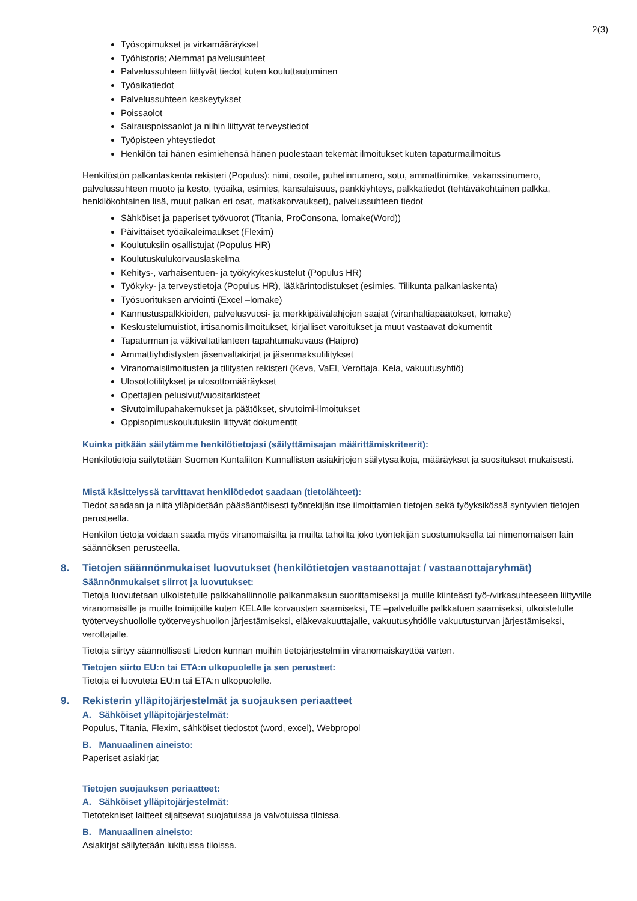2(3)
Työsopimukset ja virkamääräykset
Työhistoria; Aiemmat palvelusuhteet
Palvelussuhteen liittyvät tiedot kuten kouluttautuminen
Työaikatiedot
Palvelussuhteen keskeytykset
Poissaolot
Sairauspoissaolot ja niihin liittyvät terveystiedot
Työpisteen yhteystiedot
Henkilön tai hänen esimiehensä hänen puolestaan tekemät ilmoitukset kuten tapaturmailmoitus
Henkilöstön palkanlaskenta rekisteri (Populus): nimi, osoite, puhelinnumero, sotu, ammattinimike, vakanssinumero, palvelussuhteen muoto ja kesto, työaika, esimies, kansalaisuus, pankkiyhteys, palkkatiedot (tehtäväkohtainen palkka, henkilökohtainen lisä, muut palkan eri osat, matkakorvaukset), palvelussuhteen tiedot
Sähköiset ja paperiset työvuorot (Titania, ProConsona, lomake(Word))
Päivittäiset työaikaleimaukset (Flexim)
Koulutuksiin osallistujat (Populus HR)
Koulutuskulukorvauslaskelma
Kehitys-, varhaisentuen- ja työkykykeskustelut (Populus HR)
Työkyky- ja terveystietoja (Populus HR), lääkärintodistukset (esimies, Tilikunta palkanlaskenta)
Työsuorituksen arviointi (Excel –lomake)
Kannustuspalkkioiden, palvelusvuosi- ja merkkipäivälahjojen saajat (viranhaltiapäätökset, lomake)
Keskustelumuistiot, irtisanomisilmoitukset, kirjalliset varoitukset ja muut vastaavat dokumentit
Tapaturman ja väkivaltatilanteen tapahtumakuvaus (Haipro)
Ammattiyhdistysten jäsenvaltakirjat ja jäsenmaksutilitykset
Viranomaisilmoitusten ja tilitysten rekisteri (Keva, VaEl, Verottaja, Kela, vakuutusyhtiö)
Ulosottotilitykset ja ulosottomääräykset
Opettajien pelusivut/vuositarkisteet
Sivutoimilupahakemukset ja päätökset, sivutoimi-ilmoitukset
Oppisopimuskoulutuksiin liittyvät dokumentit
Kuinka pitkään säilytämme henkilötietojasi (säilyttämisajan määrittämiskriteerit):
Henkilötietoja säilytetään Suomen Kuntaliiton Kunnallisten asiakirjojen säilytysaikoja, määräykset ja suositukset mukaisesti.
Mistä käsittelyssä tarvittavat henkilötiedot saadaan (tietolähteet):
Tiedot saadaan ja niitä ylläpidetään pääsääntöisesti työntekijän itse ilmoittamien tietojen sekä työyksikössä syntyvien tietojen perusteella.
Henkilön tietoja voidaan saada myös viranomaisilta ja muilta tahoilta joko työntekijän suostumuksella tai nimenomaisen lain säännöksen perusteella.
8. Tietojen säännönmukaiset luovutukset (henkilötietojen vastaanottajat / vastaanottajaryhmät)
Säännönmukaiset siirrot ja luovutukset:
Tietoja luovutetaan ulkoistetulle palkkahallinnolle palkanmaksun suorittamiseksi ja muille kiinteästi työ-/virkasuhteeseen liittyville viranomaisille ja muille toimijoille kuten KELAlle korvausten saamiseksi, TE –palveluille palkkatuen saamiseksi, ulkoistetulle työterveyshuollolle työterveyshuollon järjestämiseksi, eläkevakuuttajalle, vakuutusyhtiölle vakuutusturvan järjestämiseksi, verottajalle.
Tietoja siirtyy säännöllisesti Liedon kunnan muihin tietojärjestelmiin viranomaiskäyttöä varten.
Tietojen siirto EU:n tai ETA:n ulkopuolelle ja sen perusteet:
Tietoja ei luovuteta EU:n tai ETA:n ulkopuolelle.
9. Rekisterin ylläpitojärjestelmät ja suojauksen periaatteet
A. Sähköiset ylläpitojärjestelmät:
Populus, Titania, Flexim, sähköiset tiedostot (word, excel), Webpropol
B. Manuaalinen aineisto:
Paperiset asiakirjat
Tietojen suojauksen periaatteet:
A. Sähköiset ylläpitojärjestelmät:
Tietotekniset laitteet sijaitsevat suojatuissa ja valvotuissa tiloissa.
B. Manuaalinen aineisto:
Asiakirjat säilytetään lukituissa tiloissa.